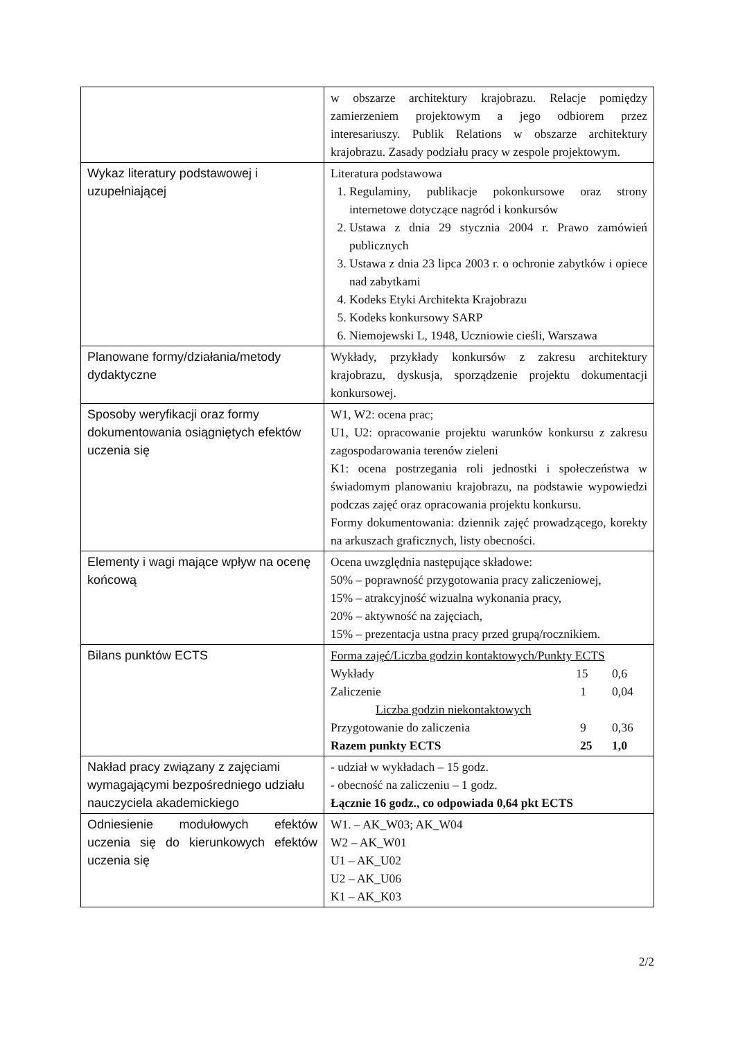| | w obszarze architektury krajobrazu. Relacje pomiędzy zamierzeniem projektowym a jego odbiorem przez interesariuszy. Publik Relations w obszarze architektury krajobrazu. Zasady podziału pracy w zespole projektowym. |
| Wykaz literatury podstawowej i uzupełniającej | Literatura podstawowa 1. Regulaminy, publikacje pokonkursowe oraz strony internetowe dotyczące nagród i konkursów 2. Ustawa z dnia 29 stycznia 2004 r. Prawo zamówień publicznych 3. Ustawa z dnia 23 lipca 2003 r. o ochronie zabytków i opiece nad zabytkami 4. Kodeks Etyki Architekta Krajobrazu 5. Kodeks konkursowy SARP 6. Niemojewski L, 1948, Uczniowie cieśli, Warszawa |
| Planowane formy/działania/metody dydaktyczne | Wykłady, przykłady konkursów z zakresu architektury krajobrazu, dyskusja, sporządzenie projektu dokumentacji konkursowej. |
| Sposoby weryfikacji oraz formy dokumentowania osiągniętych efektów uczenia się | W1, W2: ocena prac; U1, U2: opracowanie projektu warunków konkursu z zakresu zagospodarowania terenów zieleni K1: ocena postrzegania roli jednostki i społeczeństwa w świadomym planowaniu krajobrazu, na podstawie wypowiedzi podczas zajęć oraz opracowania projektu konkursu. Formy dokumentowania: dziennik zajęć prowadzącego, korekty na arkuszach graficznych, listy obecności. |
| Elementy i wagi mające wpływ na ocenę końcową | Ocena uwzględnia następujące składowe: 50% – poprawność przygotowania pracy zaliczeniowej, 15% – atrakcyjność wizualna wykonania pracy, 20% – aktywność na zajęciach, 15% – prezentacja ustna pracy przed grupą/rocznikiem. |
| Bilans punktów ECTS | / Forma zajęć/Liczba godzin kontaktowych/Punkty ECTS / / / / Wykłady / 15 / 0,6 / / Zaliczenie / 1 / 0,04 / / Liczba godzin niekontaktowych / / / / Przygotowanie do zaliczenia / 9 / 0,36 / / Razem punkty ECTS / 25 / 1,0 / |
| Nakład pracy związany z zajęciami wymagającymi bezpośredniego udziału nauczyciela akademickiego | - udział w wykładach – 15 godz. - obecność na zaliczeniu – 1 godz. Łącznie 16 godz., co odpowiada 0,64 pkt ECTS |
| Odniesienie modułowych efektów uczenia się do kierunkowych efektów uczenia się | W1. – AK_W03; AK_W04 W2 – AK_W01 U1 – AK_U02 U2 – AK_U06 K1 – AK_K03 |
2/2